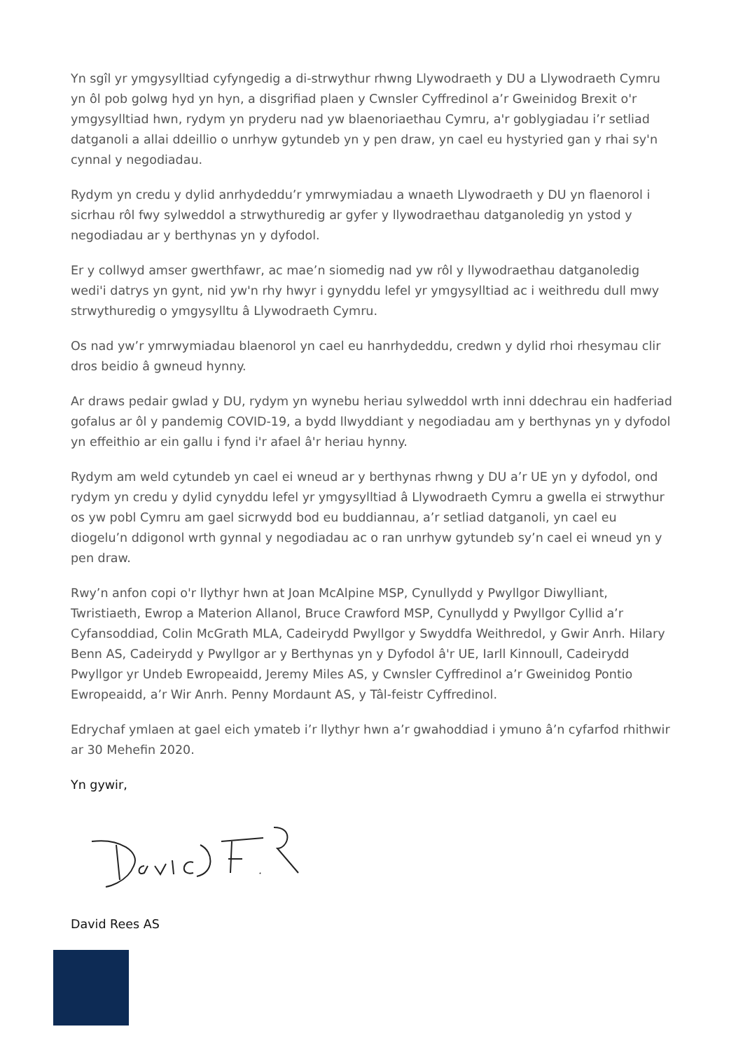Yn sgîl yr ymgysylltiad cyfyngedig a di-strwythur rhwng Llywodraeth y DU a Llywodraeth Cymru yn ôl pob golwg hyd yn hyn, a disgrifiad plaen y Cwnsler Cyffredinol a’r Gweinidog Brexit o'r ymgysylltiad hwn, rydym yn pryderu nad yw blaenoriaethau Cymru, a'r goblygiadau i’r setliad datganoli a allai ddeillio o unrhyw gytundeb yn y pen draw, yn cael eu hystyried gan y rhai sy'n cynnal y negodiadau.
Rydym yn credu y dylid anrhydeddu’r ymrwymiadau a wnaeth Llywodraeth y DU yn flaenorol i sicrhau rôl fwy sylweddol a strwythuredig ar gyfer y llywodraethau datganoledig yn ystod y negodiadau ar y berthynas yn y dyfodol.
Er y collwyd amser gwerthfawr, ac mae’n siomedig nad yw rôl y llywodraethau datganoledig wedi'i datrys yn gynt, nid yw'n rhy hwyr i gynyddu lefel yr ymgysylltiad ac i weithredu dull mwy strwythuredig o ymgysylltu â Llywodraeth Cymru.
Os nad yw’r ymrwymiadau blaenorol yn cael eu hanrhydeddu, credwn y dylid rhoi rhesymau clir dros beidio â gwneud hynny.
Ar draws pedair gwlad y DU, rydym yn wynebu heriau sylweddol wrth inni ddechrau ein hadferiad gofalus ar ôl y pandemig COVID-19, a bydd llwyddiant y negodiadau am y berthynas yn y dyfodol yn effeithio ar ein gallu i fynd i'r afael â'r heriau hynny.
Rydym am weld cytundeb yn cael ei wneud ar y berthynas rhwng y DU a’r UE yn y dyfodol, ond rydym yn credu y dylid cynyddu lefel yr ymgysylltiad â Llywodraeth Cymru a gwella ei strwythur os yw pobl Cymru am gael sicrwydd bod eu buddiannau, a’r setliad datganoli, yn cael eu diogelu’n ddigonol wrth gynnal y negodiadau ac o ran unrhyw gytundeb sy’n cael ei wneud yn y pen draw.
Rwy’n anfon copi o'r llythyr hwn at Joan McAlpine MSP, Cynullydd y Pwyllgor Diwylliant, Twristiaeth, Ewrop a Materion Allanol, Bruce Crawford MSP, Cynullydd y Pwyllgor Cyllid a’r Cyfansoddiad, Colin McGrath MLA, Cadeirydd Pwyllgor y Swyddfa Weithredol, y Gwir Anrh. Hilary Benn AS, Cadeirydd y Pwyllgor ar y Berthynas yn y Dyfodol â'r UE, Iarll Kinnoull, Cadeirydd Pwyllgor yr Undeb Ewropeaidd, Jeremy Miles AS, y Cwnsler Cyffredinol a’r Gweinidog Pontio Ewropeaidd, a’r Wir Anrh. Penny Mordaunt AS, y Tâl-feistr Cyffredinol.
Edrychaf ymlaen at gael eich ymateb i’r llythyr hwn a’r gwahoddiad i ymuno â’n cyfarfod rhithwir ar 30 Mehefin 2020.
Yn gywir,
David Rees AS